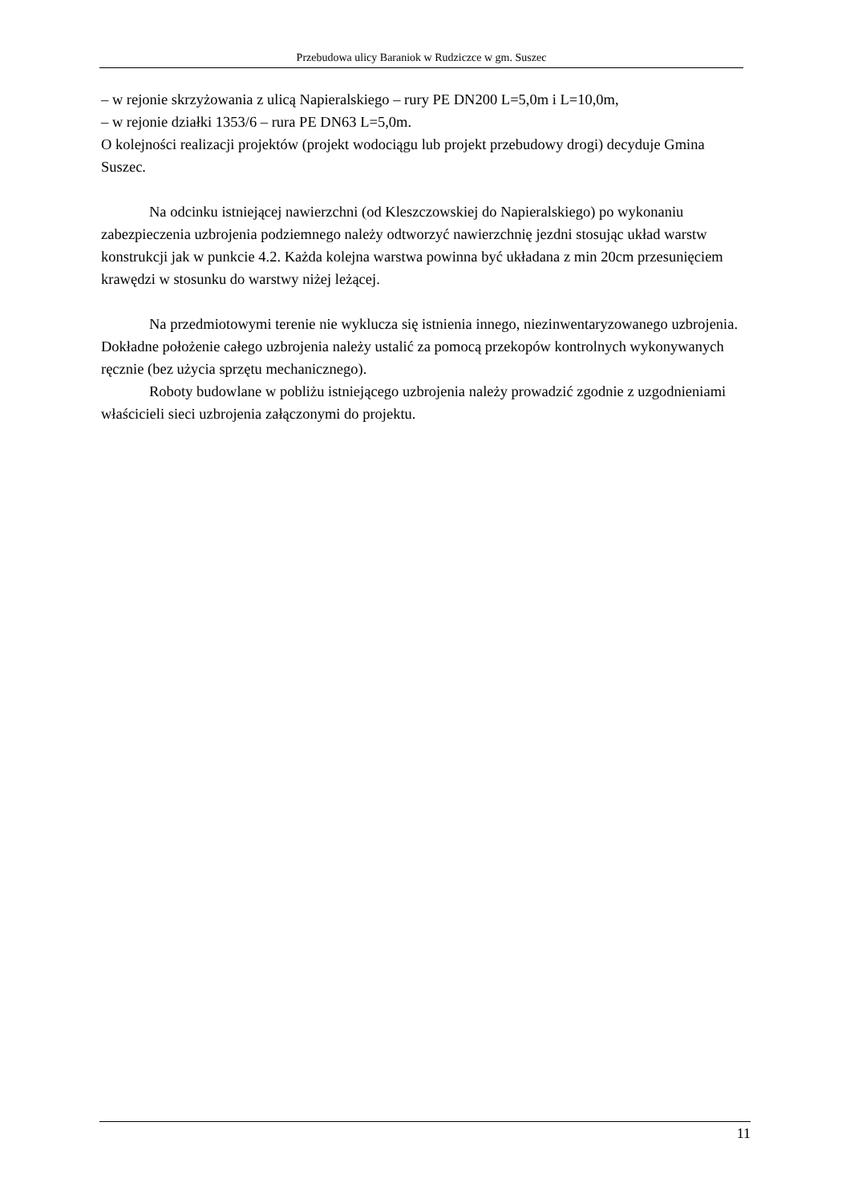Przebudowa ulicy Baraniok w Rudziczce w gm. Suszec
– w rejonie skrzyżowania z ulicą Napieralskiego – rury PE DN200 L=5,0m i L=10,0m,
– w rejonie działki 1353/6 – rura PE DN63 L=5,0m.
O kolejności realizacji projektów (projekt wodociągu lub projekt przebudowy drogi) decyduje Gmina Suszec.
Na odcinku istniejącej nawierzchni (od Kleszczowskiej do Napieralskiego) po wykonaniu zabezpieczenia uzbrojenia podziemnego należy odtworzyć nawierzchnię jezdni stosując układ warstw konstrukcji jak w punkcie 4.2. Każda kolejna warstwa powinna być układana z min 20cm przesunięciem krawędzi w stosunku do warstwy niżej leżącej.
Na przedmiotowymi terenie nie wyklucza się istnienia innego, niezinwentaryzowanego uzbrojenia. Dokładne położenie całego uzbrojenia należy ustalić za pomocą przekopów kontrolnych wykonywanych ręcznie (bez użycia sprzętu mechanicznego).
Roboty budowlane w pobliżu istniejącego uzbrojenia należy prowadzić zgodnie z uzgodnieniami właścicieli sieci uzbrojenia załączonymi do projektu.
11